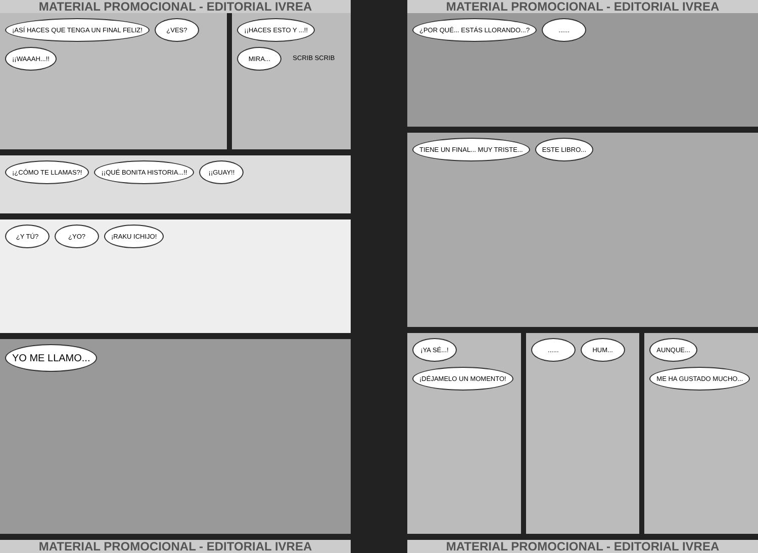MATERIAL PROMOCIONAL - EDITORIAL IVREA
¡ASÍ HACES QUE TENGA UN FINAL FELIZ!
¿VES?
¡¡WAAAH...!!
¡¡HACES ESTO Y ...!!
MIRA...
SCRIB SCRIB
¡¿CÓMO TE LLAMAS?!
¡¡QUÉ BONITA HISTORIA...!!
¡¡GUAY!!
¿Y TÚ?
¿YO?
¡RAKU ICHIJO!
YO ME LLAMO...
MATERIAL PROMOCIONAL - EDITORIAL IVREA
MATERIAL PROMOCIONAL - EDITORIAL IVREA
¿POR QUÉ... ESTÁS LLORANDO...?
......
TIENE UN FINAL... MUY TRISTE...
ESTE LIBRO...
¡YA SÉ...!
¡DÉJAMELO UN MOMENTO!
......
HUM...
AUNQUE...
ME HA GUSTADO MUCHO...
MATERIAL PROMOCIONAL - EDITORIAL IVREA